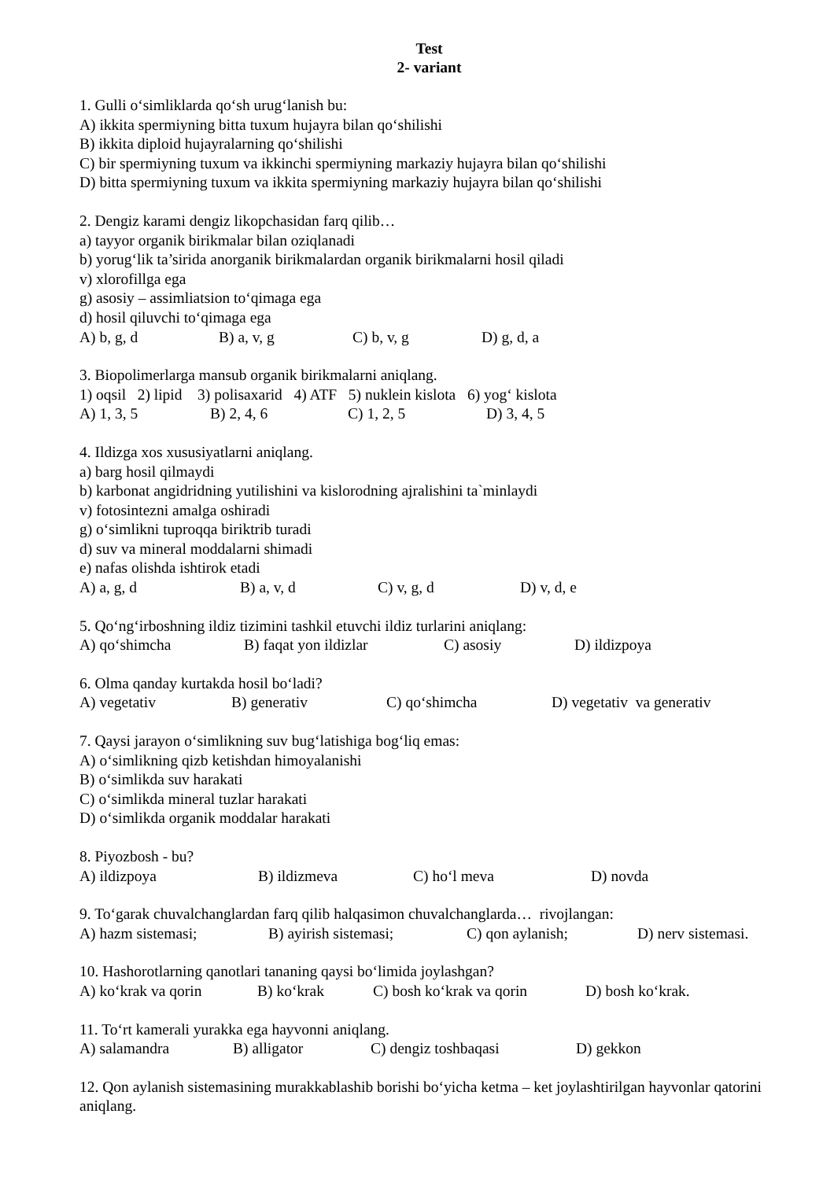Test
2- variant
1. Gulli o‘simliklarda qo‘sh urug‘lanish bu:
A) ikkita spermiyning bitta tuxum hujayra bilan qo‘shilishi
B) ikkita diploid hujayralarning qo‘shilishi
C) bir spermiyning tuxum va ikkinchi spermiyning markaziy hujayra bilan qo‘shilishi
D) bitta spermiyning tuxum va ikkita spermiyning markaziy hujayra bilan qo‘shilishi
2. Dengiz karami dengiz likopchasidan farq qilib…
a) tayyor organik birikmalar bilan oziqlanadi
b) yorug‘lik ta’sirida anorganik birikmalardan organik birikmalarni hosil qiladi
v) xlorofillga ega
g) asosiy – assimliatsion to‘qimaga ega
d) hosil qiluvchi to‘qimaga ega
A) b, g, d B) a, v, g C) b, v, g D) g, d, a
3. Biopolimerlarga mansub organik birikmalarni aniqlang.
1) oqsil 2) lipid 3) polisaxarid 4) ATF 5) nuklein kislota 6) yog‘ kislota
A) 1, 3, 5 B) 2, 4, 6 C) 1, 2, 5 D) 3, 4, 5
4. Ildizga xos xususiyatlarni aniqlang.
a) barg hosil qilmaydi
b) karbonat angidridning yutilishini va kislorodning ajralishini ta`minlaydi
v) fotosintezni amalga oshiradi
g) o‘simlikni tuproqqa biriktrib turadi
d) suv va mineral moddalarni shimadi
e) nafas olishda ishtirok etadi
A) a, g, d B) a, v, d C) v, g, d D) v, d, e
5. Qo‘ng‘irboshning ildiz tizimini tashkil etuvchi ildiz turlarini aniqlang:
A) qo‘shimcha B) faqat yon ildizlar C) asosiy D) ildizpoya
6. Olma qanday kurtakda hosil bo‘ladi?
A) vegetativ B) generativ C) qo‘shimcha D) vegetativ va generativ
7. Qaysi jarayon o‘simlikning suv bug‘latishiga bog‘liq emas:
A) o‘simlikning qizb ketishdan himoyalanishi
B) o‘simlikda suv harakati
C) o‘simlikda mineral tuzlar harakati
D) o‘simlikda organik moddalar harakati
8. Piyozbosh - bu?
A) ildizpoya B) ildizmeva C) ho‘l meva D) novda
9. To‘garak chuvalchanglardan farq qilib halqasimon chuvalchanglarda… rivojlangan:
A) hazm sistemasi; B) ayirish sistemasi; C) qon aylanish; D) nerv sistemasi.
10. Hashorotlarning qanotlari tananing qaysi bo‘limida joylashgan?
A) ko‘krak va qorin B) ko‘krak C) bosh ko‘krak va qorin D) bosh ko‘krak.
11. To‘rt kamerali yurakka ega hayvonni aniqlang.
A) salamandra B) alligator C) dengiz toshbaqasi D) gekkon
12. Qon aylanish sistemasining murakkablashib borishi bo‘yicha ketma – ket joylashtirilgan hayvonlar qatorini aniqlang.